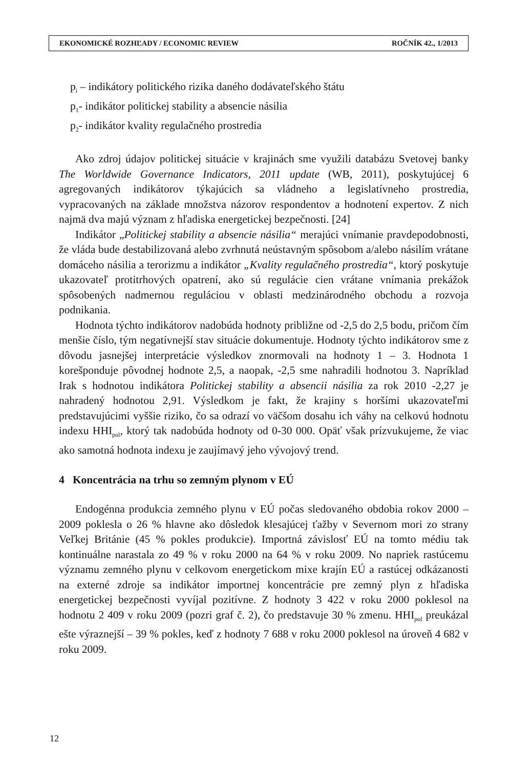EKONOMICKÉ ROZHĽADY / ECONOMIC REVIEW ROČNÍK 42., 1/2013
p<sub>i</sub> – indikátory politického rizika daného dodávateľského štátu
p<sub>1</sub>- indikátor politickej stability a absencie násilia
p<sub>2</sub>- indikátor kvality regulačného prostredia
Ako zdroj údajov politickej situácie v krajinách sme využili databázu Svetovej banky The Worldwide Governance Indicators, 2011 update (WB, 2011), poskytujúcej 6 agregovaných indikátorov týkajúcich sa vládneho a legislatívneho prostredia, vypracovaných na základe množstva názorov respondentov a hodnotení expertov. Z nich najmä dva majú význam z hľadiska energetickej bezpečnosti. [24]
Indikátor „Politickej stability a absencie násilia“ merajúci vnímanie pravdepodobnosti, že vláda bude destabilizovaná alebo zvrhnutá neústavným spôsobom a/alebo násilím vrátane domáceho násilia a terorizmu a indikátor „Kvality regulačného prostredia“, ktorý poskytuje ukazovateľ protitrhových opatrení, ako sú regulácie cien vrátane vnímania prekážok spôsobených nadmernou reguláciou v oblasti medzinárodného obchodu a rozvoja podnikania.
Hodnota týchto indikátorov nadobúda hodnoty približne od -2,5 do 2,5 bodu, pričom čím menšie číslo, tým negatívnejší stav situácie dokumentuje. Hodnoty týchto indikátorov sme z dôvodu jasnejšej interpretácie výsledkov znormovali na hodnoty 1 – 3. Hodnota 1 korešponduje pôvodnej hodnote 2,5, a naopak, -2,5 sme nahradili hodnotou 3. Napríklad Irak s hodnotou indikátora Politickej stability a absencii násilia za rok 2010 -2,27 je nahradený hodnotou 2,91. Výsledkom je fakt, že krajiny s horšími ukazovateľmi predstavujúcimi vyššie riziko, čo sa odrazí vo väčšom dosahu ich váhy na celkovú hodnotu indexu HHI<sub>pol</sub>, ktorý tak nadobúda hodnoty od 0-30 000. Opäť však prízvukujeme, že viac ako samotná hodnota indexu je zaujímavý jeho vývojový trend.
4 Koncentrácia na trhu so zemným plynom v EÚ
Endogénna produkcia zemného plynu v EÚ počas sledovaného obdobia rokov 2000 – 2009 poklesla o 26 % hlavne ako dôsledok klesajúcej ťažby v Severnom mori zo strany Veľkej Británie (45 % pokles produkcie). Importná závislosť EÚ na tomto médiu tak kontinuálne narastala zo 49 % v roku 2000 na 64 % v roku 2009. No napriek rastúcemu významu zemného plynu v celkovom energetickom mixe krajín EÚ a rastúcej odkázanosti na externé zdroje sa indikátor importnej koncentrácie pre zemný plyn z hľadiska energetickej bezpečnosti vyvíjal pozitívne. Z hodnoty 3 422 v roku 2000 poklesol na hodnotu 2 409 v roku 2009 (pozri graf č. 2), čo predstavuje 30 % zmenu. HHI<sub>pol</sub> preukázal ešte výraznejší – 39 % pokles, keď z hodnoty 7 688 v roku 2000 poklesol na úroveň 4 682 v roku 2009.
12